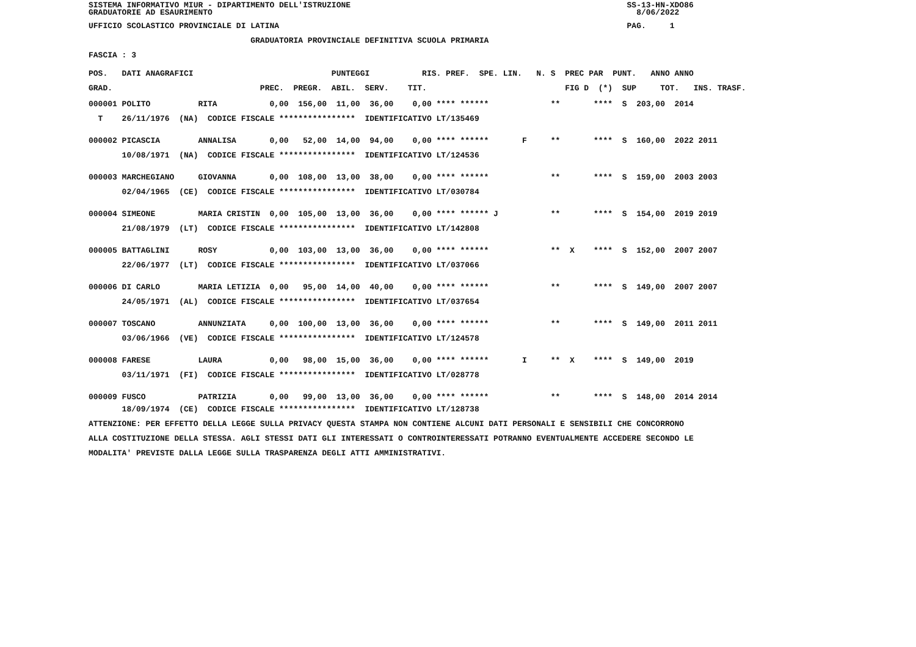SISTEMA INFORMATIVO MIUR - DIPARTIMENTO DELL'ISTRUZIONE SS-13-HN-XDO86
GRADUATORIE AD ESAURIMENTO 8/06/2022
UFFICIO SCOLASTICO PROVINCIALE DI LATINA PAG. 1
GRADUATORIA PROVINCIALE DEFINITIVA SCUOLA PRIMARIA
FASCIA : 3
POS. DATI ANAGRAFICI PUNTEGGI RIS. PREF. SPE. LIN. N. S PREC PAR PUNT. ANNO ANNO
GRAD. PREC. PREGR. ABIL. SERV. TIT. FIG D (*) SUP TOT. INS. TRASF.
000001 POLITO RITA 0,00 156,00 11,00 36,00 0,00 **** ****** ** **** S 203,00 2014
T 26/11/1976 (NA) CODICE FISCALE **************** IDENTIFICATIVO LT/135469
000002 PICASCIA ANNALISA 0,00 52,00 14,00 94,00 0,00 **** ****** F ** **** S 160,00 2022 2011
10/08/1971 (NA) CODICE FISCALE **************** IDENTIFICATIVO LT/124536
000003 MARCHEGIANO GIOVANNA 0,00 108,00 13,00 38,00 0,00 **** ****** ** **** S 159,00 2003 2003
02/04/1965 (CE) CODICE FISCALE **************** IDENTIFICATIVO LT/030784
000004 SIMEONE MARIA CRISTIN 0,00 105,00 13,00 36,00 0,00 **** ****** J ** **** S 154,00 2019 2019
21/08/1979 (LT) CODICE FISCALE **************** IDENTIFICATIVO LT/142808
000005 BATTAGLINI ROSY 0,00 103,00 13,00 36,00 0,00 **** ****** ** X **** S 152,00 2007 2007
22/06/1977 (LT) CODICE FISCALE **************** IDENTIFICATIVO LT/037066
000006 DI CARLO MARIA LETIZIA 0,00 95,00 14,00 40,00 0,00 **** ****** ** **** S 149,00 2007 2007
24/05/1971 (AL) CODICE FISCALE **************** IDENTIFICATIVO LT/037654
000007 TOSCANO ANNUNZIATA 0,00 100,00 13,00 36,00 0,00 **** ****** ** **** S 149,00 2011 2011
03/06/1966 (VE) CODICE FISCALE **************** IDENTIFICATIVO LT/124578
000008 FARESE LAURA 0,00 98,00 15,00 36,00 0,00 **** ****** I ** X **** S 149,00 2019
03/11/1971 (FI) CODICE FISCALE **************** IDENTIFICATIVO LT/028778
000009 FUSCO PATRIZIA 0,00 99,00 13,00 36,00 0,00 **** ****** ** **** S 148,00 2014 2014
18/09/1974 (CE) CODICE FISCALE **************** IDENTIFICATIVO LT/128738
ATTENZIONE: PER EFFETTO DELLA LEGGE SULLA PRIVACY QUESTA STAMPA NON CONTIENE ALCUNI DATI PERSONALI E SENSIBILI CHE CONCORRONO
ALLA COSTITUZIONE DELLA STESSA. AGLI STESSI DATI GLI INTERESSATI O CONTROINTERESSATI POTRANNO EVENTUALMENTE ACCEDERE SECONDO LE
MODALITA' PREVISTE DALLA LEGGE SULLA TRASPARENZA DEGLI ATTI AMMINISTRATIVI.